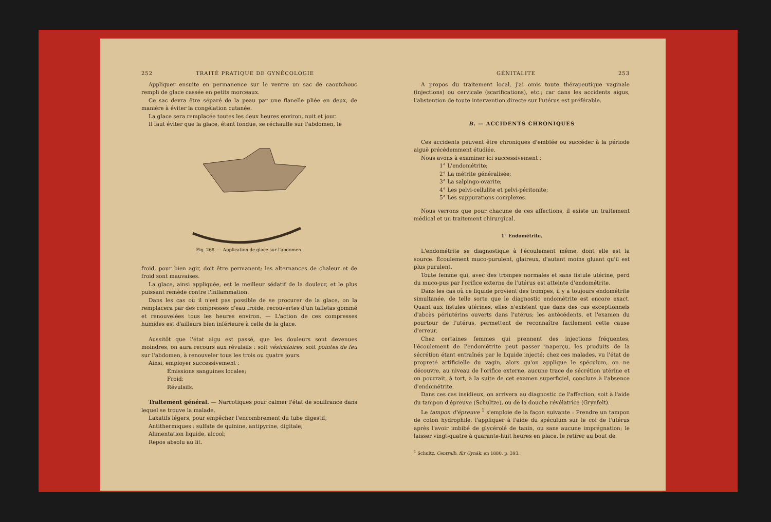252 TRAITÉ PRATIQUE DE GYNÉCOLOGIE
Appliquer ensuite en permanence sur le ventre un sac de caoutchouc rempli de glace cassée en petits morceaux.
Ce sac devra être séparé de la peau par une flanelle pliée en deux, de manière à éviter la congélation cutanée.
La glace sera remplacée toutes les deux heures environ, nuit et jour.
Il faut éviter que la glace, étant fondue, se réchauffe sur l'abdomen, le
Fig. 268. — Application de glace sur l'abdomen.
froid, pour bien agir, doit être permanent; les alternances de chaleur et de froid sont mauvaises.
La glace, ainsi appliquée, est le meilleur sédatif de la douleur, et le plus puissant remède contre l'inflammation.
Dans les cas où il n'est pas possible de se procurer de la glace, on la remplacera par des compresses d'eau froide, recouvertes d'un taffetas gommé et renouvelées tous les heures environ. — L'action de ces compresses humides est d'ailleurs bien inférieure à celle de la glace.
Aussitôt que l'état aigu est passé, que les douleurs sont devenues moindres, on aura recours aux révulsifs : soit vésicatoires, soit pointes de feu sur l'abdomen, à renouveler tous les trois ou quatre jours.
Ainsi, employer successivement :
Émissions sanguines locales;
Froid;
Révulsifs.
Traitement général. — Narcotiques pour calmer l'état de souffrance dans lequel se trouve la malade.
Laxatifs légers, pour empêcher l'encombrement du tube digestif;
Antithermiques : sulfate de quinine, antipyrine, digitale;
Alimentation liquide, alcool;
Repos absolu au lit.
GÉNITALITE 253
A propos du traitement local, j'ai omis toute thérapeutique vaginale (injections) ou cervicale (scarifications), etc.; car dans les accidents aigus, l'abstention de toute intervention directe sur l'utérus est préférable.
B. — ACCIDENTS CHRONIQUES
Ces accidents peuvent être chroniques d'emblée ou succéder à la période aiguë précédemment étudiée.
Nous avons à examiner ici successivement :
1° L'endométrite;
2° La métrite généralisée;
3° La salpingo-ovarite;
4° Les pelvi-cellulite et pelvi-péritonite;
5° Les suppurations complexes.
Nous verrons que pour chacune de ces affections, il existe un traitement médical et un traitement chirurgical.
1° Endométrite.
L'endométrite se diagnostique à l'écoulement même, dont elle est la source. Écoulement muco-purulent, glaireux, d'autant moins gluant qu'il est plus purulent.
Toute femme qui, avec des trompes normales et sans fistule utérine, perd du muco-pus par l'orifice externe de l'utérus est atteinte d'endométrite.
Dans les cas où ce liquide provient des trompes, il y a toujours endométrite simultanée, de telle sorte que le diagnostic endométrite est encore exact. Quant aux fistules utérines, elles n'existent que dans des cas exceptionnels d'abcès périutérins ouverts dans l'utérus; les antécédents, et l'examen du pourtour de l'utérus, permettent de reconnaître facilement cette cause d'erreur.
Chez certaines femmes qui prennent des injections fréquentes, l'écoulement de l'endométrite peut passer inaperçu, les produits de la sécrétion étant entraînés par le liquide injecté; chez ces malades, vu l'état de propreté artificielle du vagin, alors qu'on applique le spéculum, on ne découvre, au niveau de l'orifice externe, aucune trace de sécrétion utérine et on pourrait, à tort, à la suite de cet examen superficiel, conclure à l'absence d'endométrite.
Dans ces cas insidieux, on arrivera au diagnostic de l'affection, soit à l'aide du tampon d'épreuve (Schultze), ou de la douche révélatrice (Grynfelt).
Le tampon d'épreuve <sup>1</sup> s'emploie de la façon suivante : Prendre un tampon de coton hydrophile, l'appliquer à l'aide du spéculum sur le col de l'utérus après l'avoir imbibé de glycérolé de tanin, ou sans aucune imprégnation; le laisser vingt-quatre à quarante-huit heures en place, le retirer au bout de
<sup>1</sup> Schultz, Centralb. für Gynäk. en 1880, p. 393.